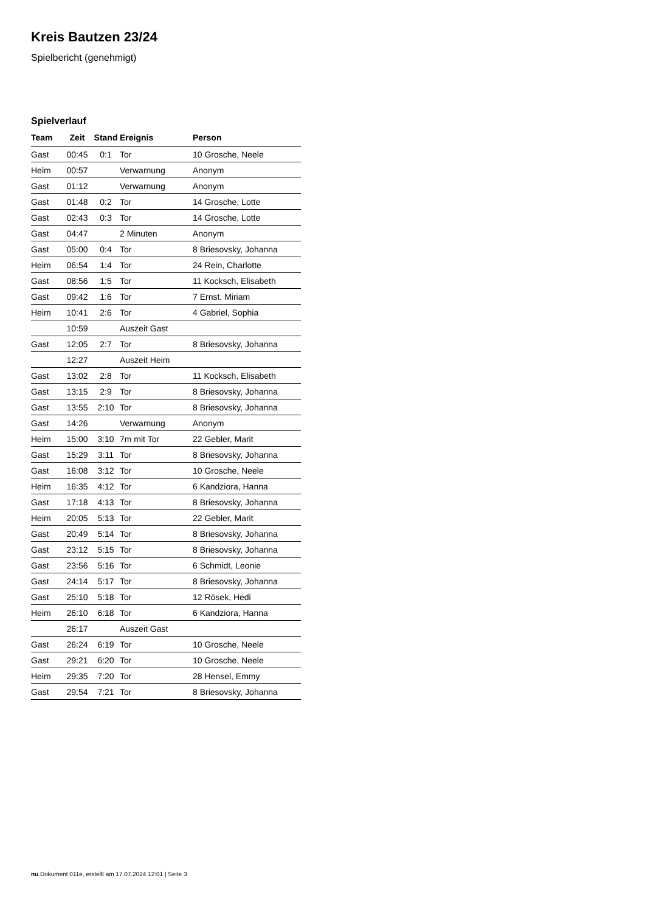Kreis Bautzen 23/24
Spielbericht (genehmigt)
Spielverlauf
| Team | Zeit | Stand | Ereignis | Person |
| --- | --- | --- | --- | --- |
| Gast | 00:45 | 0:1 | Tor | 10 Grosche, Neele |
| Heim | 00:57 | | Verwarnung | Anonym |
| Gast | 01:12 | | Verwarnung | Anonym |
| Gast | 01:48 | 0:2 | Tor | 14 Grosche, Lotte |
| Gast | 02:43 | 0:3 | Tor | 14 Grosche, Lotte |
| Gast | 04:47 | | 2 Minuten | Anonym |
| Gast | 05:00 | 0:4 | Tor | 8 Briesovsky, Johanna |
| Heim | 06:54 | 1:4 | Tor | 24 Rein, Charlotte |
| Gast | 08:56 | 1:5 | Tor | 11 Kocksch, Elisabeth |
| Gast | 09:42 | 1:6 | Tor | 7 Ernst, Miriam |
| Heim | 10:41 | 2:6 | Tor | 4 Gabriel, Sophia |
| | 10:59 | | Auszeit Gast | |
| Gast | 12:05 | 2:7 | Tor | 8 Briesovsky, Johanna |
| | 12:27 | | Auszeit Heim | |
| Gast | 13:02 | 2:8 | Tor | 11 Kocksch, Elisabeth |
| Gast | 13:15 | 2:9 | Tor | 8 Briesovsky, Johanna |
| Gast | 13:55 | 2:10 | Tor | 8 Briesovsky, Johanna |
| Gast | 14:26 | | Verwarnung | Anonym |
| Heim | 15:00 | 3:10 | 7m mit Tor | 22 Gebler, Marit |
| Gast | 15:29 | 3:11 | Tor | 8 Briesovsky, Johanna |
| Gast | 16:08 | 3:12 | Tor | 10 Grosche, Neele |
| Heim | 16:35 | 4:12 | Tor | 6 Kandziora, Hanna |
| Gast | 17:18 | 4:13 | Tor | 8 Briesovsky, Johanna |
| Heim | 20:05 | 5:13 | Tor | 22 Gebler, Marit |
| Gast | 20:49 | 5:14 | Tor | 8 Briesovsky, Johanna |
| Gast | 23:12 | 5:15 | Tor | 8 Briesovsky, Johanna |
| Gast | 23:56 | 5:16 | Tor | 6 Schmidt, Leonie |
| Gast | 24:14 | 5:17 | Tor | 8 Briesovsky, Johanna |
| Gast | 25:10 | 5:18 | Tor | 12 Rösek, Hedi |
| Heim | 26:10 | 6:18 | Tor | 6 Kandziora, Hanna |
| | 26:17 | | Auszeit Gast | |
| Gast | 26:24 | 6:19 | Tor | 10 Grosche, Neele |
| Gast | 29:21 | 6:20 | Tor | 10 Grosche, Neele |
| Heim | 29:35 | 7:20 | Tor | 28 Hensel, Emmy |
| Gast | 29:54 | 7:21 | Tor | 8 Briesovsky, Johanna |
nu.Dokument 011e, erstellt am 17.07.2024 12:01 | Seite 3